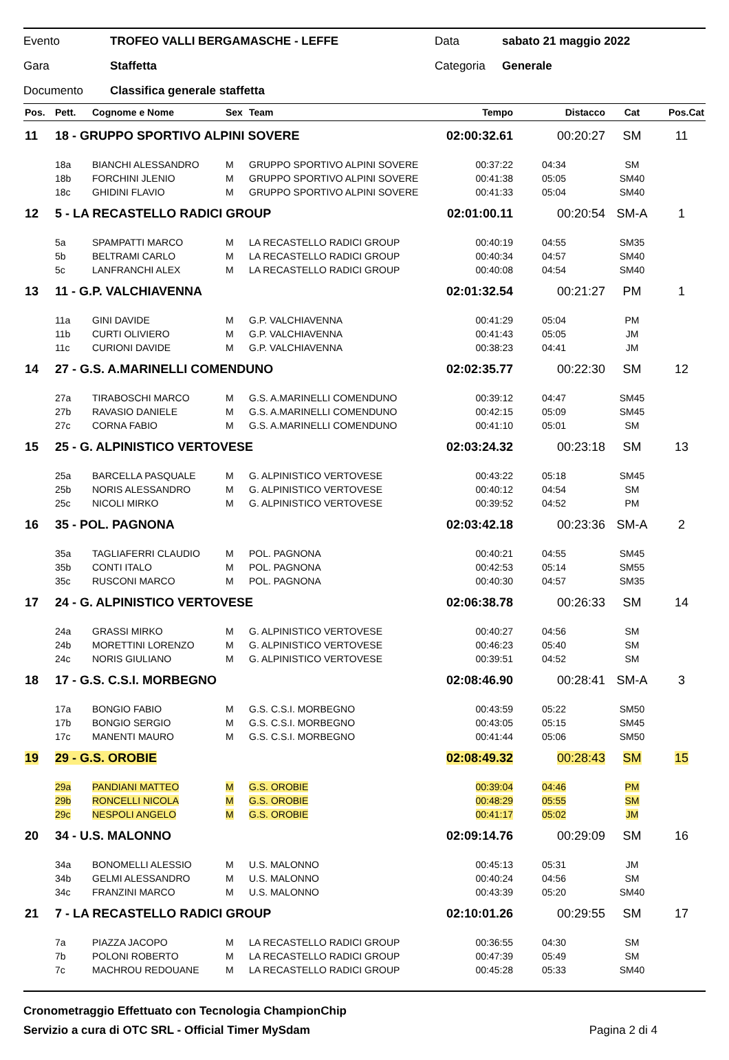Evento TROFEO VALLI BERGAMASCHE - LEFFE Data sabato 21 maggio 2022
Gara Staffetta Categoria Generale
Documento Classifica generale staffetta
| Pos. | Pett. | Cognome e Nome | Sex | Team | Tempo | Distacco | Cat | Pos.Cat |
| --- | --- | --- | --- | --- | --- | --- | --- | --- |
| 11 | 18 - GRUPPO SPORTIVO ALPINI SOVERE | | | | 02:00:32.61 | 00:20:27 | SM | 11 |
| | 18a | BIANCHI ALESSANDRO | M | GRUPPO SPORTIVO ALPINI SOVERE | 00:37:22 | 04:34 | SM | |
| | 18b | FORCHINI JLENIO | M | GRUPPO SPORTIVO ALPINI SOVERE | 00:41:38 | 05:05 | SM40 | |
| | 18c | GHIDINI FLAVIO | M | GRUPPO SPORTIVO ALPINI SOVERE | 00:41:33 | 05:04 | SM40 | |
| 12 | 5 - LA RECASTELLO RADICI GROUP | | | | 02:01:00.11 | 00:20:54 | SM-A | 1 |
| | 5a | SPAMPATTI MARCO | M | LA RECASTELLO RADICI GROUP | 00:40:19 | 04:55 | SM35 | |
| | 5b | BELTRAMI CARLO | M | LA RECASTELLO RADICI GROUP | 00:40:34 | 04:57 | SM40 | |
| | 5c | LANFRANCHI ALEX | M | LA RECASTELLO RADICI GROUP | 00:40:08 | 04:54 | SM40 | |
| 13 | 11 - G.P. VALCHIAVENNA | | | | 02:01:32.54 | 00:21:27 | PM | 1 |
| | 11a | GINI DAVIDE | M | G.P. VALCHIAVENNA | 00:41:29 | 05:04 | PM | |
| | 11b | CURTI OLIVIERO | M | G.P. VALCHIAVENNA | 00:41:43 | 05:05 | JM | |
| | 11c | CURIONI DAVIDE | M | G.P. VALCHIAVENNA | 00:38:23 | 04:41 | JM | |
| 14 | 27 - G.S. A.MARINELLI COMENDUNO | | | | 02:02:35.77 | 00:22:30 | SM | 12 |
| | 27a | TIRABOSCHI MARCO | M | G.S. A.MARINELLI COMENDUNO | 00:39:12 | 04:47 | SM45 | |
| | 27b | RAVASIO DANIELE | M | G.S. A.MARINELLI COMENDUNO | 00:42:15 | 05:09 | SM45 | |
| | 27c | CORNA FABIO | M | G.S. A.MARINELLI COMENDUNO | 00:41:10 | 05:01 | SM | |
| 15 | 25 - G. ALPINISTICO VERTOVESE | | | | 02:03:24.32 | 00:23:18 | SM | 13 |
| | 25a | BARCELLA PASQUALE | M | G. ALPINISTICO VERTOVESE | 00:43:22 | 05:18 | SM45 | |
| | 25b | NORIS ALESSANDRO | M | G. ALPINISTICO VERTOVESE | 00:40:12 | 04:54 | SM | |
| | 25c | NICOLI MIRKO | M | G. ALPINISTICO VERTOVESE | 00:39:52 | 04:52 | PM | |
| 16 | 35 - POL. PAGNONA | | | | 02:03:42.18 | 00:23:36 | SM-A | 2 |
| | 35a | TAGLIAFERRI CLAUDIO | M | POL. PAGNONA | 00:40:21 | 04:55 | SM45 | |
| | 35b | CONTI ITALO | M | POL. PAGNONA | 00:42:53 | 05:14 | SM55 | |
| | 35c | RUSCONI MARCO | M | POL. PAGNONA | 00:40:30 | 04:57 | SM35 | |
| 17 | 24 - G. ALPINISTICO VERTOVESE | | | | 02:06:38.78 | 00:26:33 | SM | 14 |
| | 24a | GRASSI MIRKO | M | G. ALPINISTICO VERTOVESE | 00:40:27 | 04:56 | SM | |
| | 24b | MORETTINI LORENZO | M | G. ALPINISTICO VERTOVESE | 00:46:23 | 05:40 | SM | |
| | 24c | NORIS GIULIANO | M | G. ALPINISTICO VERTOVESE | 00:39:51 | 04:52 | SM | |
| 18 | 17 - G.S. C.S.I. MORBEGNO | | | | 02:08:46.90 | 00:28:41 | SM-A | 3 |
| | 17a | BONGIO FABIO | M | G.S. C.S.I. MORBEGNO | 00:43:59 | 05:22 | SM50 | |
| | 17b | BONGIO SERGIO | M | G.S. C.S.I. MORBEGNO | 00:43:05 | 05:15 | SM45 | |
| | 17c | MANENTI MAURO | M | G.S. C.S.I. MORBEGNO | 00:41:44 | 05:06 | SM50 | |
| 19 | 29 - G.S. OROBIE | | | | 02:08:49.32 | 00:28:43 | SM | 15 |
| | 29a | PANDIANI MATTEO | M | G.S. OROBIE | 00:39:04 | 04:46 | PM | |
| | 29b | RONCELLI NICOLA | M | G.S. OROBIE | 00:48:29 | 05:55 | SM | |
| | 29c | NESPOLI ANGELO | M | G.S. OROBIE | 00:41:17 | 05:02 | JM | |
| 20 | 34 - U.S. MALONNO | | | | 02:09:14.76 | 00:29:09 | SM | 16 |
| | 34a | BONOMELLI ALESSIO | M | U.S. MALONNO | 00:45:13 | 05:31 | JM | |
| | 34b | GELMI ALESSANDRO | M | U.S. MALONNO | 00:40:24 | 04:56 | SM | |
| | 34c | FRANZINI MARCO | M | U.S. MALONNO | 00:43:39 | 05:20 | SM40 | |
| 21 | 7 - LA RECASTELLO RADICI GROUP | | | | 02:10:01.26 | 00:29:55 | SM | 17 |
| | 7a | PIAZZA JACOPO | M | LA RECASTELLO RADICI GROUP | 00:36:55 | 04:30 | SM | |
| | 7b | POLONI ROBERTO | M | LA RECASTELLO RADICI GROUP | 00:47:39 | 05:49 | SM | |
| | 7c | MACHROU REDOUANE | M | LA RECASTELLO RADICI GROUP | 00:45:28 | 05:33 | SM40 | |
Cronometraggio Effettuato con Tecnologia ChampionChip
Servizio a cura di OTC SRL - Official Timer MySdam Pagina 2 di 4